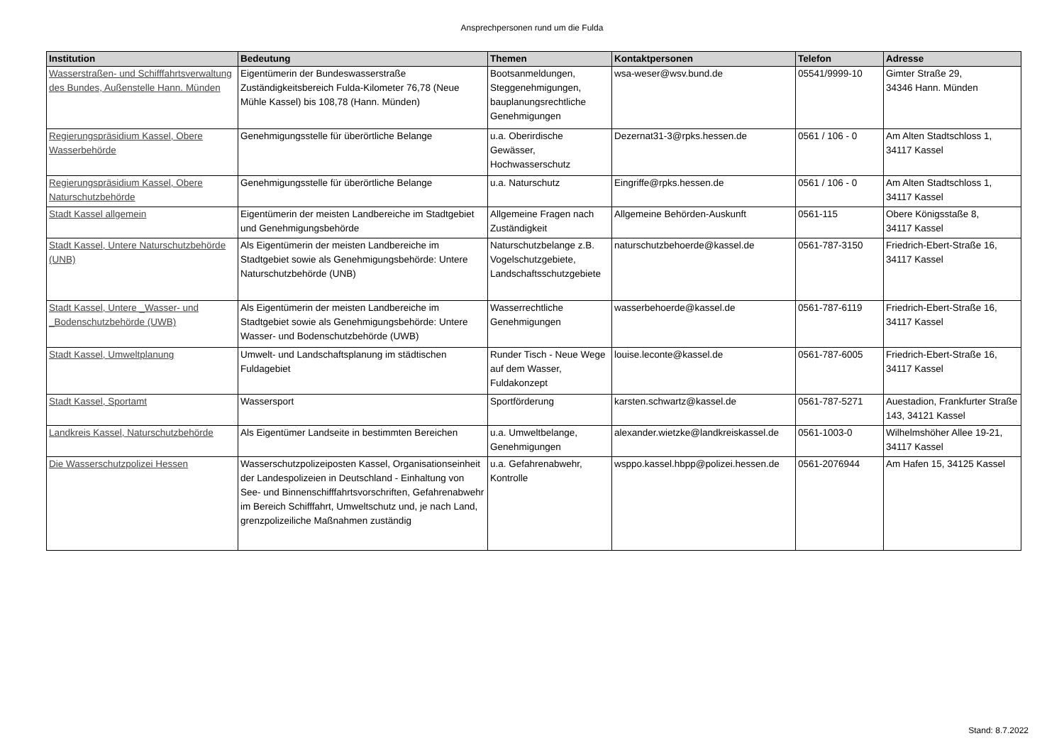Ansprechpersonen rund um die Fulda
| Institution | Bedeutung | Themen | Kontaktpersonen | Telefon | Adresse |
| --- | --- | --- | --- | --- | --- |
| Wasserstraßen- und Schifffahrtsverwaltung des Bundes, Außenstelle Hann. Münden | Eigentümerin der Bundeswasserstraße Zuständigkeitsbereich Fulda-Kilometer 76,78 (Neue Mühle Kassel) bis 108,78 (Hann. Münden) | Bootsanmeldungen, Steggenehmigungen, bauplanungsrechtliche Genehmigungen | wsa-weser@wsv.bund.de | 05541/9999-10 | Gimter Straße 29, 34346 Hann. Münden |
| Regierungspräsidium Kassel, Obere Wasserbehörde | Genehmigungsstelle für überörtliche Belange | u.a. Oberirdische Gewässer, Hochwasserschutz | Dezernat31-3@rpks.hessen.de | 0561 / 106 - 0 | Am Alten Stadtschloss 1, 34117 Kassel |
| Regierungspräsidium Kassel, Obere Naturschutzbehörde | Genehmigungsstelle für überörtliche Belange | u.a. Naturschutz | Eingriffe@rpks.hessen.de | 0561 / 106 - 0 | Am Alten Stadtschloss 1, 34117 Kassel |
| Stadt Kassel allgemein | Eigentümerin der meisten Landbereiche im Stadtgebiet und Genehmigungsbehörde | Allgemeine Fragen nach Zuständigkeit | Allgemeine Behörden-Auskunft | 0561-115 | Obere Königsstaße 8, 34117 Kassel |
| Stadt Kassel, Untere Naturschutzbehörde (UNB) | Als Eigentümerin der meisten Landbereiche im Stadtgebiet sowie als Genehmigungsbehörde: Untere Naturschutzbehörde (UNB) | Naturschutzbelange z.B. Vogelschutzgebiete, Landschaftsschutzgebiete | naturschutzbehoerde@kassel.de | 0561-787-3150 | Friedrich-Ebert-Straße 16, 34117 Kassel |
| Stadt Kassel, Untere _Wasser- und _Bodenschutzbehörde (UWB) | Als Eigentümerin der meisten Landbereiche im Stadtgebiet sowie als Genehmigungsbehörde: Untere Wasser- und Bodenschutzbehörde (UWB) | Wasserrechtliche Genehmigungen | wasserbehoerde@kassel.de | 0561-787-6119 | Friedrich-Ebert-Straße 16, 34117 Kassel |
| Stadt Kassel, Umweltplanung | Umwelt- und Landschaftsplanung im städtischen Fuldagebiet | Runder Tisch - Neue Wege auf dem Wasser, Fuldakonzept | louise.leconte@kassel.de | 0561-787-6005 | Friedrich-Ebert-Straße 16, 34117 Kassel |
| Stadt Kassel, Sportamt | Wassersport | Sportförderung | karsten.schwartz@kassel.de | 0561-787-5271 | Auestadion, Frankfurter Straße 143, 34121 Kassel |
| Landkreis Kassel, Naturschutzbehörde | Als Eigentümer Landseite in bestimmten Bereichen | u.a. Umweltbelange, Genehmigungen | alexander.wietzke@landkreiskassel.de | 0561-1003-0 | Wilhelmshöher Allee 19-21, 34117 Kassel |
| Die Wasserschutzpolizei Hessen | Wasserschutzpolizeiposten Kassel, Organisationseinheit der Landespolizeien in Deutschland - Einhaltung von See- und Binnenschifffahrtsvorschriften, Gefahrenabwehr im Bereich Schifffahrt, Umweltschutz und, je nach Land, grenzpolizeiliche Maßnahmen zuständig | u.a. Gefahrenabwehr, Kontrolle | wsppo.kassel.hbpp@polizei.hessen.de | 0561-2076944 | Am Hafen 15, 34125 Kassel |
Stand: 8.7.2022